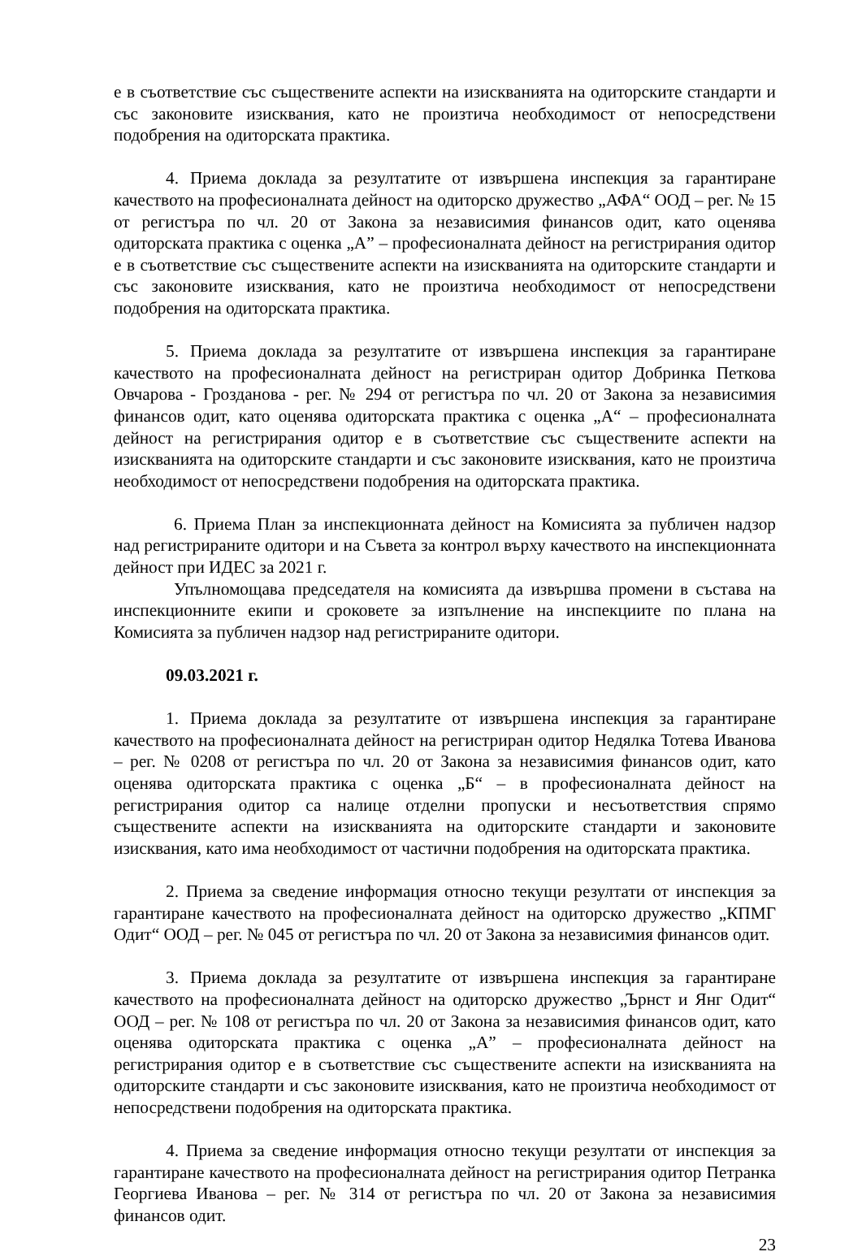е в съответствие със съществените аспекти на изискванията на одиторските стандарти и със законовите изисквания, като не произтича необходимост от непосредствени подобрения на одиторската практика.
4. Приема доклада за резултатите от извършена инспекция за гарантиране качеството на професионалната дейност на одиторско дружество „АФА“ ООД – рег. № 15 от регистъра по чл. 20 от Закона за независимия финансов одит, като оценява одиторската практика с оценка „А” – професионалната дейност на регистрирания одитор е в съответствие със съществените аспекти на изискванията на одиторските стандарти и със законовите изисквания, като не произтича необходимост от непосредствени подобрения на одиторската практика.
5. Приема доклада за резултатите от извършена инспекция за гарантиране качеството на професионалната дейност на регистриран одитор Добринка Петкова Овчарова - Грозданова - рег. № 294 от регистъра по чл. 20 от Закона за независимия финансов одит, като оценява одиторската практика с оценка „А“ – професионалната дейност на регистрирания одитор е в съответствие със съществените аспекти на изискванията на одиторските стандарти и със законовите изисквания, като не произтича необходимост от непосредствени подобрения на одиторската практика.
6. Приема План за инспекционната дейност на Комисията за публичен надзор над регистрираните одитори и на Съвета за контрол върху качеството на инспекционната дейност при ИДЕС за 2021 г.
Упълномощава председателя на комисията да извършва промени в състава на инспекционните екипи и сроковете за изпълнение на инспекциите по плана на Комисията за публичен надзор над регистрираните одитори.
09.03.2021 г.
1. Приема доклада за резултатите от извършена инспекция за гарантиране качеството на професионалната дейност на регистриран одитор Недялка Тотева Иванова – рег. № 0208 от регистъра по чл. 20 от Закона за независимия финансов одит, като оценява одиторската практика с оценка „Б“ – в професионалната дейност на регистрирания одитор са налице отделни пропуски и несъответствия спрямо съществените аспекти на изискванията на одиторските стандарти и законовите изисквания, като има необходимост от частични подобрения на одиторската практика.
2. Приема за сведение информация относно текущи резултати от инспекция за гарантиране качеството на професионалната дейност на одиторско дружество „КПМГ Одит“ ООД – рег. № 045 от регистъра по чл. 20 от Закона за независимия финансов одит.
3. Приема доклада за резултатите от извършена инспекция за гарантиране качеството на професионалната дейност на одиторско дружество „Ърнст и Янг Одит“ ООД – рег. № 108 от регистъра по чл. 20 от Закона за независимия финансов одит, като оценява одиторската практика с оценка „А” – професионалната дейност на регистрирания одитор е в съответствие със съществените аспекти на изискванията на одиторските стандарти и със законовите изисквания, като не произтича необходимост от непосредствени подобрения на одиторската практика.
4. Приема за сведение информация относно текущи резултати от инспекция за гарантиране качеството на професионалната дейност на регистрирания одитор Петранка Георгиева Иванова – рег. № 314 от регистъра по чл. 20 от Закона за независимия финансов одит.
23